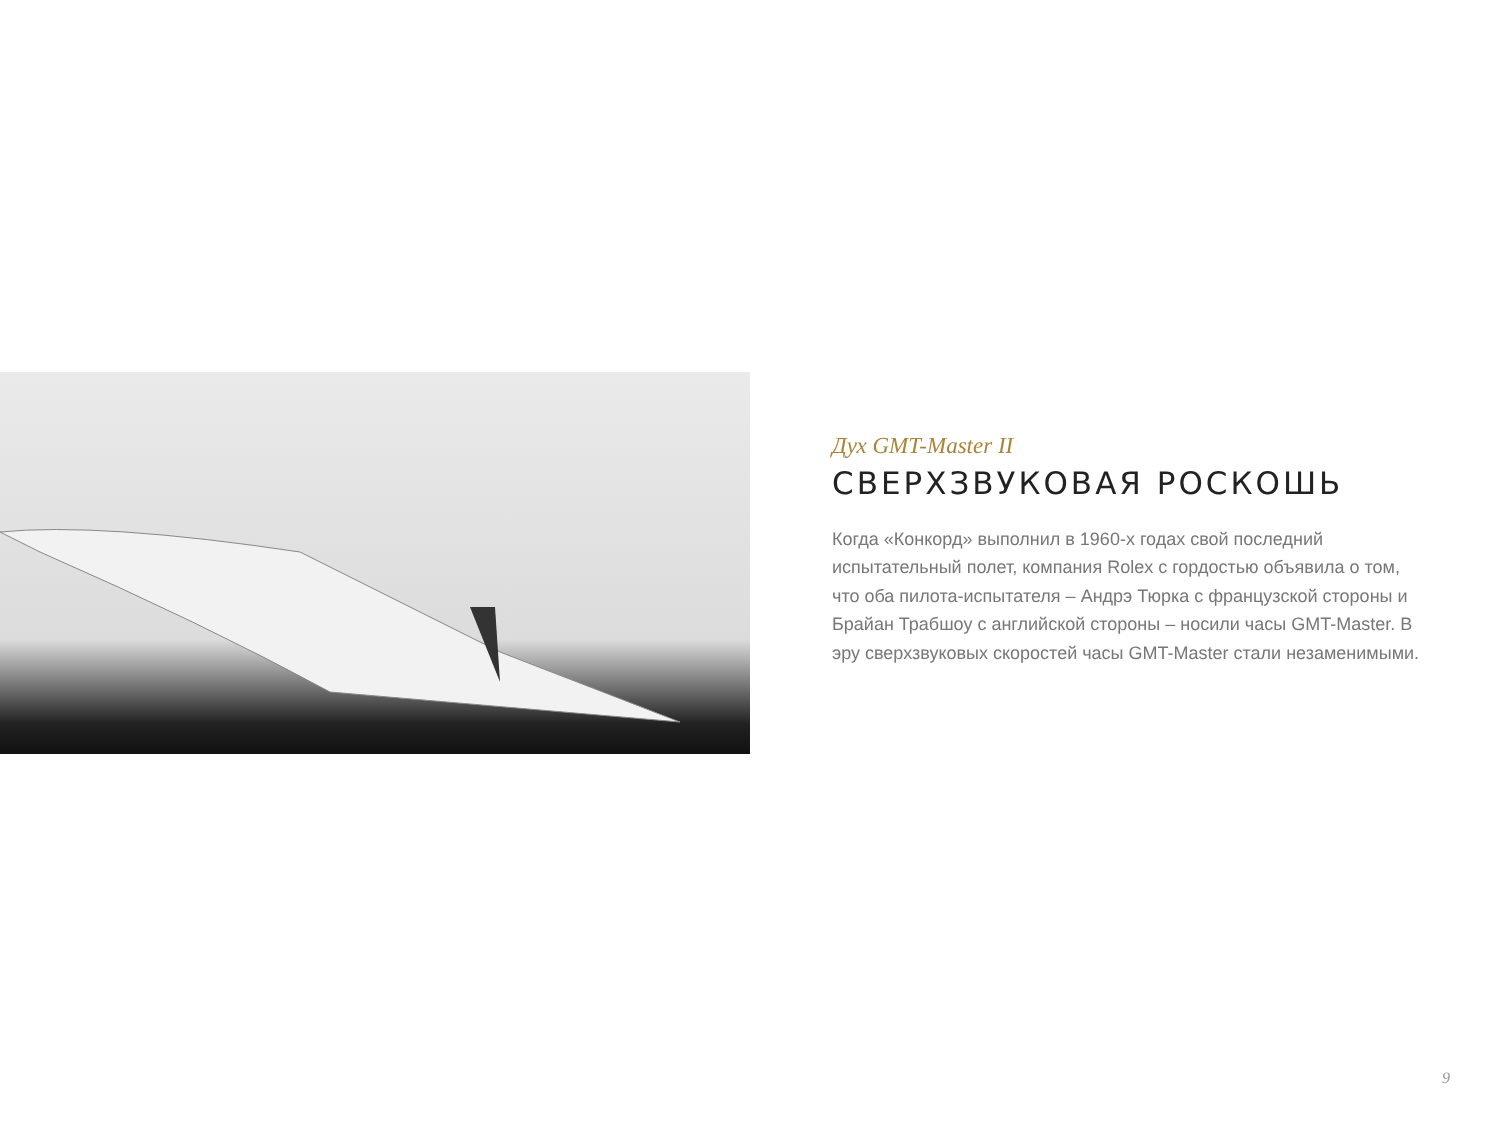Дух GMT-Master II
СВЕРХЗВУКОВАЯ РОСКОШЬ
Когда «Конкорд» выполнил в 1960-х годах свой последний испытательный полет, компания Rolex с гордостью объявила о том, что оба пилота-испытателя – Андрэ Тюрка с французской стороны и Брайан Трабшоу с английской стороны – носили часы GMT-Master. В эру сверхзвуковых скоростей часы GMT-Master стали незаменимыми.
9